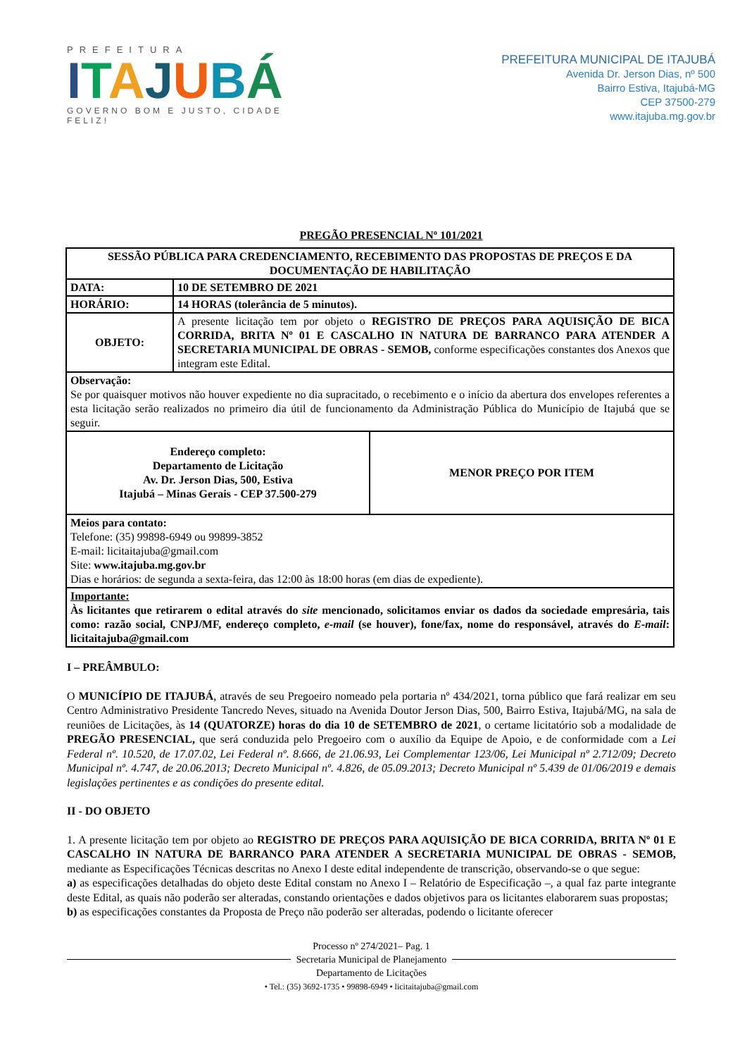PREFEITURA
ITAJUBÁ
GOVERNO BOM E JUSTO, CIDADE FELIZ!
PREFEITURA MUNICIPAL DE ITAJUBÁ
Avenida Dr. Jerson Dias, nº 500
Bairro Estiva, Itajubá-MG
CEP 37500-279
www.itajuba.mg.gov.br
PREGÃO PRESENCIAL Nº 101/2021
| SESSÃO PÚBLICA PARA CREDENCIAMENTO, RECEBIMENTO DAS PROPOSTAS DE PREÇOS E DA DOCUMENTAÇÃO DE HABILITAÇÃO | | |
| DATA: | 10 DE SETEMBRO DE 2021 | |
| HORÁRIO: | 14 HORAS (tolerância de 5 minutos). | |
| OBJETO: | A presente licitação tem por objeto o REGISTRO DE PREÇOS PARA AQUISIÇÃO DE BICA CORRIDA, BRITA Nº 01 E CASCALHO IN NATURA DE BARRANCO PARA ATENDER A SECRETARIA MUNICIPAL DE OBRAS - SEMOB, conforme especificações constantes dos Anexos que integram este Edital. | |
| Observação: Se por quaisquer motivos não houver expediente no dia supracitado, o recebimento e o início da abertura dos envelopes referentes a esta licitação serão realizados no primeiro dia útil de funcionamento da Administração Pública do Município de Itajubá que se seguir. | | |
| Endereço completo: Departamento de Licitação Av. Dr. Jerson Dias, 500, Estiva Itajubá – Minas Gerais - CEP 37.500-279 | | MENOR PREÇO POR ITEM |
| Meios para contato: Telefone: (35) 99898-6949 ou 99899-3852 E-mail: licitaitajuba@gmail.com Site: www.itajuba.mg.gov.br Dias e horários: de segunda a sexta-feira, das 12:00 às 18:00 horas (em dias de expediente). | | |
| Importante: Às licitantes que retirarem o edital através do site mencionado, solicitamos enviar os dados da sociedade empresária, tais como: razão social, CNPJ/MF, endereço completo, e-mail (se houver), fone/fax, nome do responsável, através do E-mail : licitaitajuba@gmail.com | | |
I – PREÂMBULO:
O MUNICÍPIO DE ITAJUBÁ, através de seu Pregoeiro nomeado pela portaria nº 434/2021, torna público que fará realizar em seu Centro Administrativo Presidente Tancredo Neves, situado na Avenida Doutor Jerson Dias, 500, Bairro Estiva, Itajubá/MG, na sala de reuniões de Licitações, às 14 (QUATORZE) horas do dia 10 de SETEMBRO de 2021, o certame licitatório sob a modalidade de PREGÃO PRESENCIAL, que será conduzida pelo Pregoeiro com o auxílio da Equipe de Apoio, e de conformidade com a Lei Federal nº. 10.520, de 17.07.02, Lei Federal nº. 8.666, de 21.06.93, Lei Complementar 123/06, Lei Municipal nº 2.712/09; Decreto Municipal nº. 4.747, de 20.06.2013; Decreto Municipal nº. 4.826, de 05.09.2013; Decreto Municipal nº 5.439 de 01/06/2019 e demais legislações pertinentes e as condições do presente edital.
II - DO OBJETO
1. A presente licitação tem por objeto ao REGISTRO DE PREÇOS PARA AQUISIÇÃO DE BICA CORRIDA, BRITA Nº 01 E CASCALHO IN NATURA DE BARRANCO PARA ATENDER A SECRETARIA MUNICIPAL DE OBRAS - SEMOB, mediante as Especificações Técnicas descritas no Anexo I deste edital independente de transcrição, observando-se o que segue:
a) as especificações detalhadas do objeto deste Edital constam no Anexo I – Relatório de Especificação –, a qual faz parte integrante deste Edital, as quais não poderão ser alteradas, constando orientações e dados objetivos para os licitantes elaborarem suas propostas;
b) as especificações constantes da Proposta de Preço não poderão ser alteradas, podendo o licitante oferecer
Processo nº 274/2021– Pag. 1
Secretaria Municipal de Planejamento
Departamento de Licitações
• Tel.: (35) 3692-1735 • 99898-6949 • licitaitajuba@gmail.com